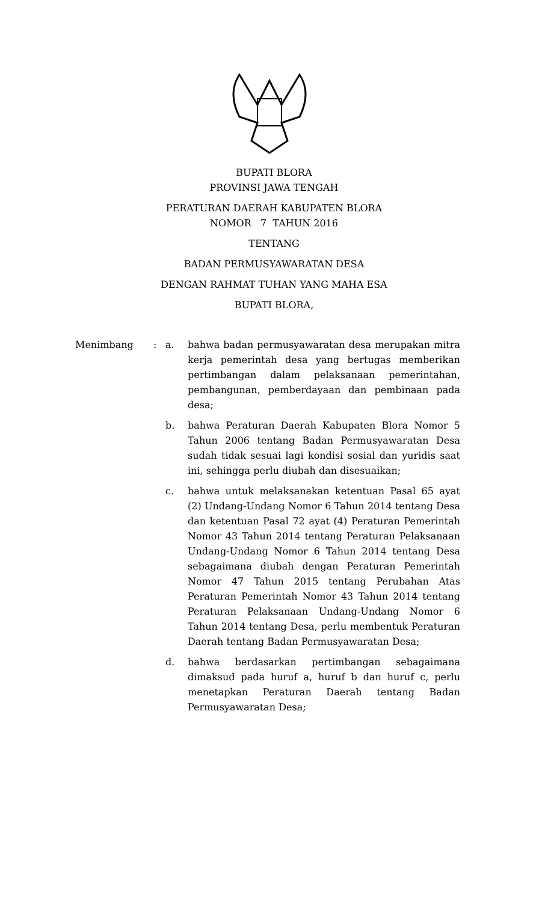BUPATI BLORA
PROVINSI JAWA TENGAH
PERATURAN DAERAH KABUPATEN BLORA
NOMOR 7 TAHUN 2016
TENTANG
BADAN PERMUSYAWARATAN DESA
DENGAN RAHMAT TUHAN YANG MAHA ESA
BUPATI BLORA,
Menimbang : a. bahwa badan permusyawaratan desa merupakan mitra kerja pemerintah desa yang bertugas memberikan pertimbangan dalam pelaksanaan pemerintahan, pembangunan, pemberdayaan dan pembinaan pada desa;
b. bahwa Peraturan Daerah Kabupaten Blora Nomor 5 Tahun 2006 tentang Badan Permusyawaratan Desa sudah tidak sesuai lagi kondisi sosial dan yuridis saat ini, sehingga perlu diubah dan disesuaikan;
c. bahwa untuk melaksanakan ketentuan Pasal 65 ayat (2) Undang-Undang Nomor 6 Tahun 2014 tentang Desa dan ketentuan Pasal 72 ayat (4) Peraturan Pemerintah Nomor 43 Tahun 2014 tentang Peraturan Pelaksanaan Undang-Undang Nomor 6 Tahun 2014 tentang Desa sebagaimana diubah dengan Peraturan Pemerintah Nomor 47 Tahun 2015 tentang Perubahan Atas Peraturan Pemerintah Nomor 43 Tahun 2014 tentang Peraturan Pelaksanaan Undang-Undang Nomor 6 Tahun 2014 tentang Desa, perlu membentuk Peraturan Daerah tentang Badan Permusyawaratan Desa;
d. bahwa berdasarkan pertimbangan sebagaimana dimaksud pada huruf a, huruf b dan huruf c, perlu menetapkan Peraturan Daerah tentang Badan Permusyawaratan Desa;